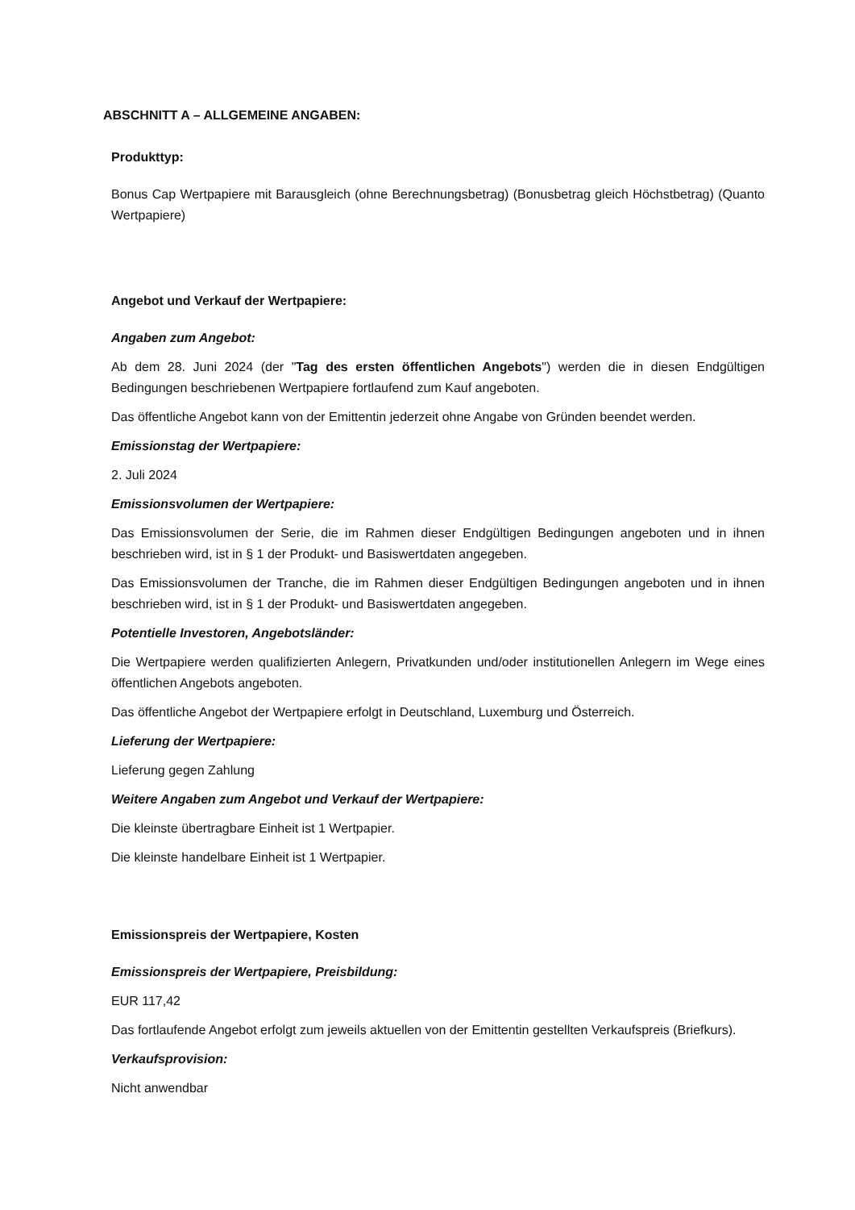ABSCHNITT A – ALLGEMEINE ANGABEN:
Produkttyp:
Bonus Cap Wertpapiere mit Barausgleich (ohne Berechnungsbetrag) (Bonusbetrag gleich Höchstbetrag) (Quanto Wertpapiere)
Angebot und Verkauf der Wertpapiere:
Angaben zum Angebot:
Ab dem 28. Juni 2024 (der "Tag des ersten öffentlichen Angebots") werden die in diesen Endgültigen Bedingungen beschriebenen Wertpapiere fortlaufend zum Kauf angeboten.
Das öffentliche Angebot kann von der Emittentin jederzeit ohne Angabe von Gründen beendet werden.
Emissionstag der Wertpapiere:
2. Juli 2024
Emissionsvolumen der Wertpapiere:
Das Emissionsvolumen der Serie, die im Rahmen dieser Endgültigen Bedingungen angeboten und in ihnen beschrieben wird, ist in § 1 der Produkt- und Basiswertdaten angegeben.
Das Emissionsvolumen der Tranche, die im Rahmen dieser Endgültigen Bedingungen angeboten und in ihnen beschrieben wird, ist in § 1 der Produkt- und Basiswertdaten angegeben.
Potentielle Investoren, Angebotsländer:
Die Wertpapiere werden qualifizierten Anlegern, Privatkunden und/oder institutionellen Anlegern im Wege eines öffentlichen Angebots angeboten.
Das öffentliche Angebot der Wertpapiere erfolgt in Deutschland, Luxemburg und Österreich.
Lieferung der Wertpapiere:
Lieferung gegen Zahlung
Weitere Angaben zum Angebot und Verkauf der Wertpapiere:
Die kleinste übertragbare Einheit ist 1 Wertpapier.
Die kleinste handelbare Einheit ist 1 Wertpapier.
Emissionspreis der Wertpapiere, Kosten
Emissionspreis der Wertpapiere, Preisbildung:
EUR 117,42
Das fortlaufende Angebot erfolgt zum jeweils aktuellen von der Emittentin gestellten Verkaufspreis (Briefkurs).
Verkaufsprovision:
Nicht anwendbar